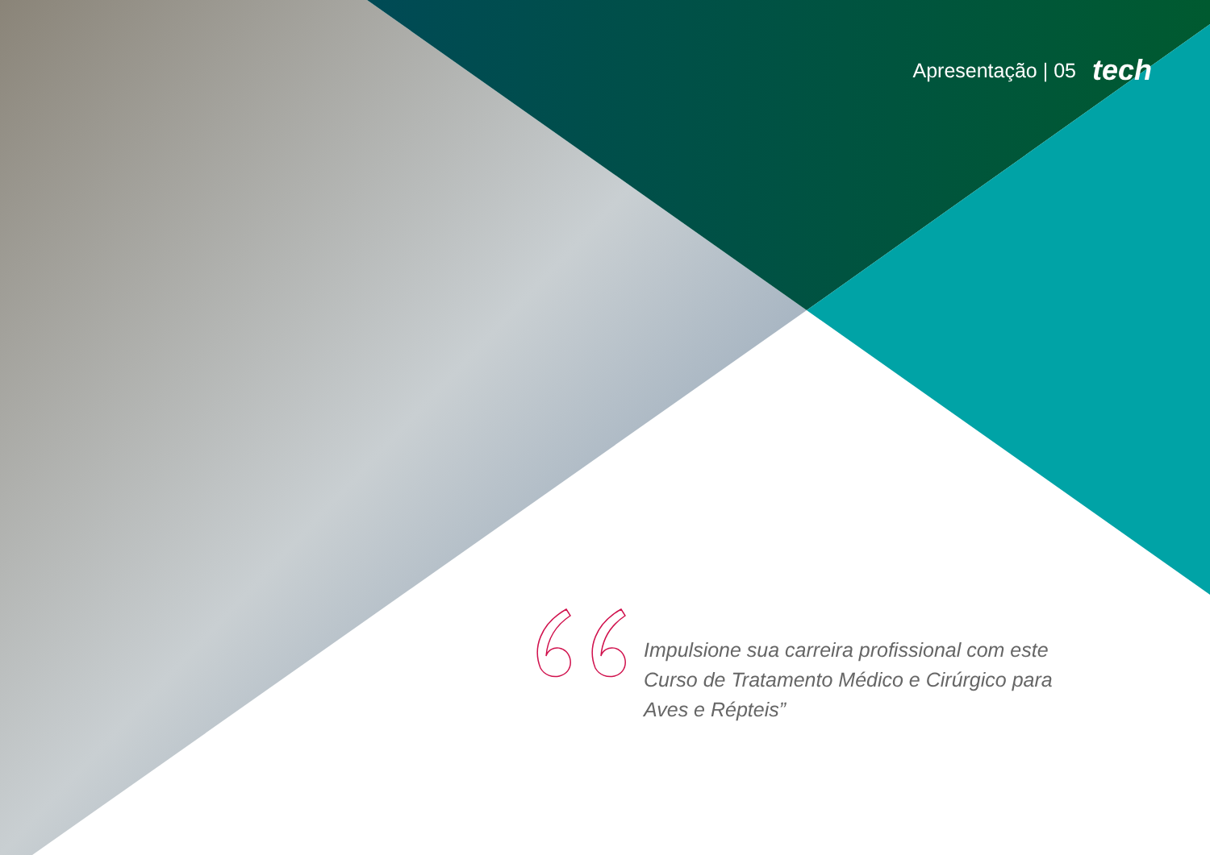Apresentação | 05 tech
Impulsione sua carreira profissional com este Curso de Tratamento Médico e Cirúrgico para Aves e Répteis”